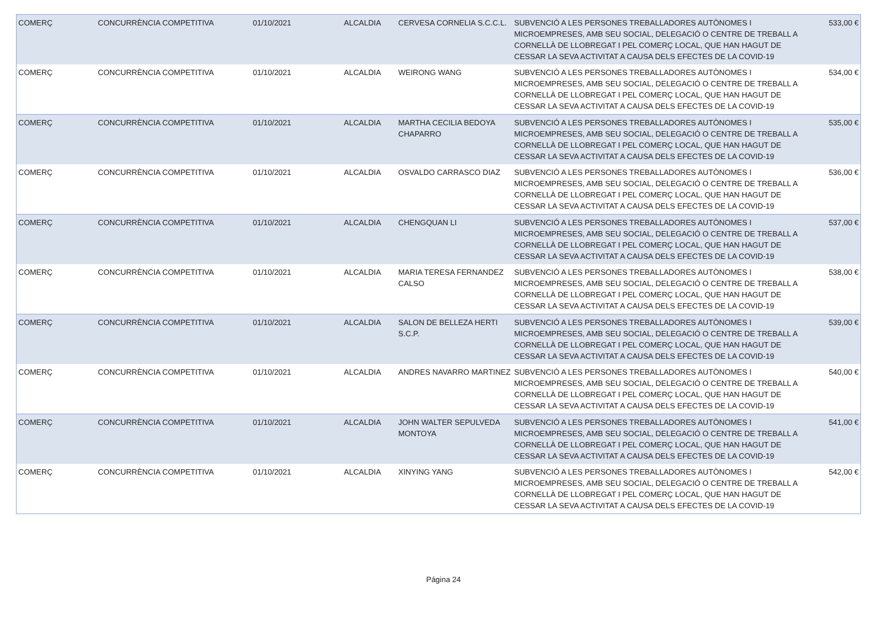| COMERÇ | CONCURRÈNCIA COMPETITIVA | 01/10/2021 | ALCALDIA | CERVESA CORNELIA S.C.C.L. | SUBVENCIÓ A LES PERSONES TREBALLADORES AUTÒNOMES I MICROEMPRESES, AMB SEU SOCIAL, DELEGACIÓ O CENTRE DE TREBALL A CORNELLÀ DE LLOBREGAT I PEL COMERÇ LOCAL, QUE HAN HAGUT DE CESSAR LA SEVA ACTIVITAT A CAUSA DELS EFECTES DE LA COVID-19 | 533,00 € |
| COMERÇ | CONCURRÈNCIA COMPETITIVA | 01/10/2021 | ALCALDIA | WEIRONG WANG | SUBVENCIÓ A LES PERSONES TREBALLADORES AUTÒNOMES I MICROEMPRESES, AMB SEU SOCIAL, DELEGACIÓ O CENTRE DE TREBALL A CORNELLÀ DE LLOBREGAT I PEL COMERÇ LOCAL, QUE HAN HAGUT DE CESSAR LA SEVA ACTIVITAT A CAUSA DELS EFECTES DE LA COVID-19 | 534,00 € |
| COMERÇ | CONCURRÈNCIA COMPETITIVA | 01/10/2021 | ALCALDIA | MARTHA CECILIA BEDOYA CHAPARRO | SUBVENCIÓ A LES PERSONES TREBALLADORES AUTÒNOMES I MICROEMPRESES, AMB SEU SOCIAL, DELEGACIÓ O CENTRE DE TREBALL A CORNELLÀ DE LLOBREGAT I PEL COMERÇ LOCAL, QUE HAN HAGUT DE CESSAR LA SEVA ACTIVITAT A CAUSA DELS EFECTES DE LA COVID-19 | 535,00 € |
| COMERÇ | CONCURRÈNCIA COMPETITIVA | 01/10/2021 | ALCALDIA | OSVALDO CARRASCO DIAZ | SUBVENCIÓ A LES PERSONES TREBALLADORES AUTÒNOMES I MICROEMPRESES, AMB SEU SOCIAL, DELEGACIÓ O CENTRE DE TREBALL A CORNELLÀ DE LLOBREGAT I PEL COMERÇ LOCAL, QUE HAN HAGUT DE CESSAR LA SEVA ACTIVITAT A CAUSA DELS EFECTES DE LA COVID-19 | 536,00 € |
| COMERÇ | CONCURRÈNCIA COMPETITIVA | 01/10/2021 | ALCALDIA | CHENGQUAN LI | SUBVENCIÓ A LES PERSONES TREBALLADORES AUTÒNOMES I MICROEMPRESES, AMB SEU SOCIAL, DELEGACIÓ O CENTRE DE TREBALL A CORNELLÀ DE LLOBREGAT I PEL COMERÇ LOCAL, QUE HAN HAGUT DE CESSAR LA SEVA ACTIVITAT A CAUSA DELS EFECTES DE LA COVID-19 | 537,00 € |
| COMERÇ | CONCURRÈNCIA COMPETITIVA | 01/10/2021 | ALCALDIA | MARIA TERESA FERNANDEZ CALSO | SUBVENCIÓ A LES PERSONES TREBALLADORES AUTÒNOMES I MICROEMPRESES, AMB SEU SOCIAL, DELEGACIÓ O CENTRE DE TREBALL A CORNELLÀ DE LLOBREGAT I PEL COMERÇ LOCAL, QUE HAN HAGUT DE CESSAR LA SEVA ACTIVITAT A CAUSA DELS EFECTES DE LA COVID-19 | 538,00 € |
| COMERÇ | CONCURRÈNCIA COMPETITIVA | 01/10/2021 | ALCALDIA | SALON DE BELLEZA HERTI S.C.P. | SUBVENCIÓ A LES PERSONES TREBALLADORES AUTÒNOMES I MICROEMPRESES, AMB SEU SOCIAL, DELEGACIÓ O CENTRE DE TREBALL A CORNELLÀ DE LLOBREGAT I PEL COMERÇ LOCAL, QUE HAN HAGUT DE CESSAR LA SEVA ACTIVITAT A CAUSA DELS EFECTES DE LA COVID-19 | 539,00 € |
| COMERÇ | CONCURRÈNCIA COMPETITIVA | 01/10/2021 | ALCALDIA | ANDRES NAVARRO MARTINEZ | SUBVENCIÓ A LES PERSONES TREBALLADORES AUTÒNOMES I MICROEMPRESES, AMB SEU SOCIAL, DELEGACIÓ O CENTRE DE TREBALL A CORNELLÀ DE LLOBREGAT I PEL COMERÇ LOCAL, QUE HAN HAGUT DE CESSAR LA SEVA ACTIVITAT A CAUSA DELS EFECTES DE LA COVID-19 | 540,00 € |
| COMERÇ | CONCURRÈNCIA COMPETITIVA | 01/10/2021 | ALCALDIA | JOHN WALTER SEPULVEDA MONTOYA | SUBVENCIÓ A LES PERSONES TREBALLADORES AUTÒNOMES I MICROEMPRESES, AMB SEU SOCIAL, DELEGACIÓ O CENTRE DE TREBALL A CORNELLÀ DE LLOBREGAT I PEL COMERÇ LOCAL, QUE HAN HAGUT DE CESSAR LA SEVA ACTIVITAT A CAUSA DELS EFECTES DE LA COVID-19 | 541,00 € |
| COMERÇ | CONCURRÈNCIA COMPETITIVA | 01/10/2021 | ALCALDIA | XINYING YANG | SUBVENCIÓ A LES PERSONES TREBALLADORES AUTÒNOMES I MICROEMPRESES, AMB SEU SOCIAL, DELEGACIÓ O CENTRE DE TREBALL A CORNELLÀ DE LLOBREGAT I PEL COMERÇ LOCAL, QUE HAN HAGUT DE CESSAR LA SEVA ACTIVITAT A CAUSA DELS EFECTES DE LA COVID-19 | 542,00 € |
Página 24